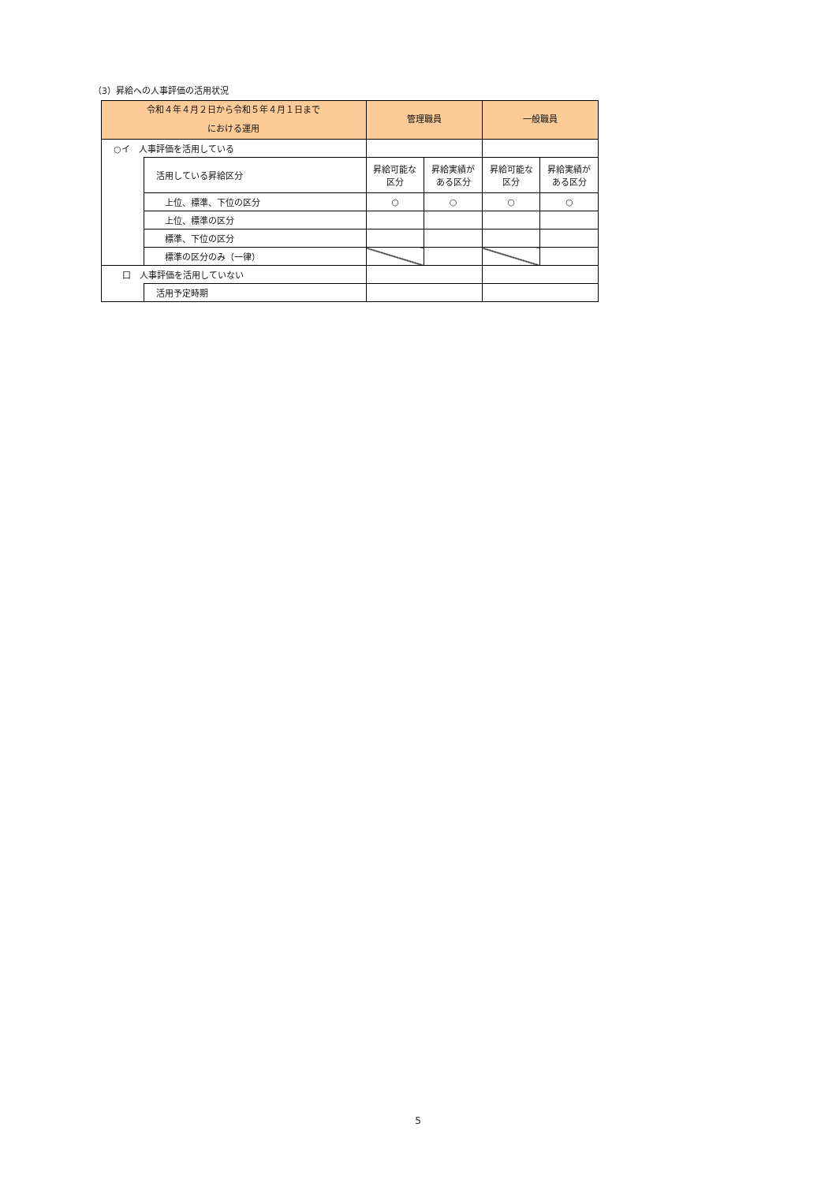（3）昇給への人事評価の活用状況
| 令和４年４月２日から令和５年４月１日まで における運用 | | 管理職員 | | 一般職員 | |
| --- | --- | --- | --- | --- | --- |
| ○イ 人事評価を活用している | | | | | |
| | 活用している昇給区分 | 昇給可能な 区分 | 昇給実績が ある区分 | 昇給可能な 区分 | 昇給実績が ある区分 |
| | 上位、標準、下位の区分 | ○ | ○ | ○ | ○ |
| | 上位、標準の区分 | | | | |
| | 標準、下位の区分 | | | | |
| | 標準の区分のみ（一律） | | | | |
| 口 人事評価を活用していない | | | | | |
| | 活用予定時期 | | | | |
5